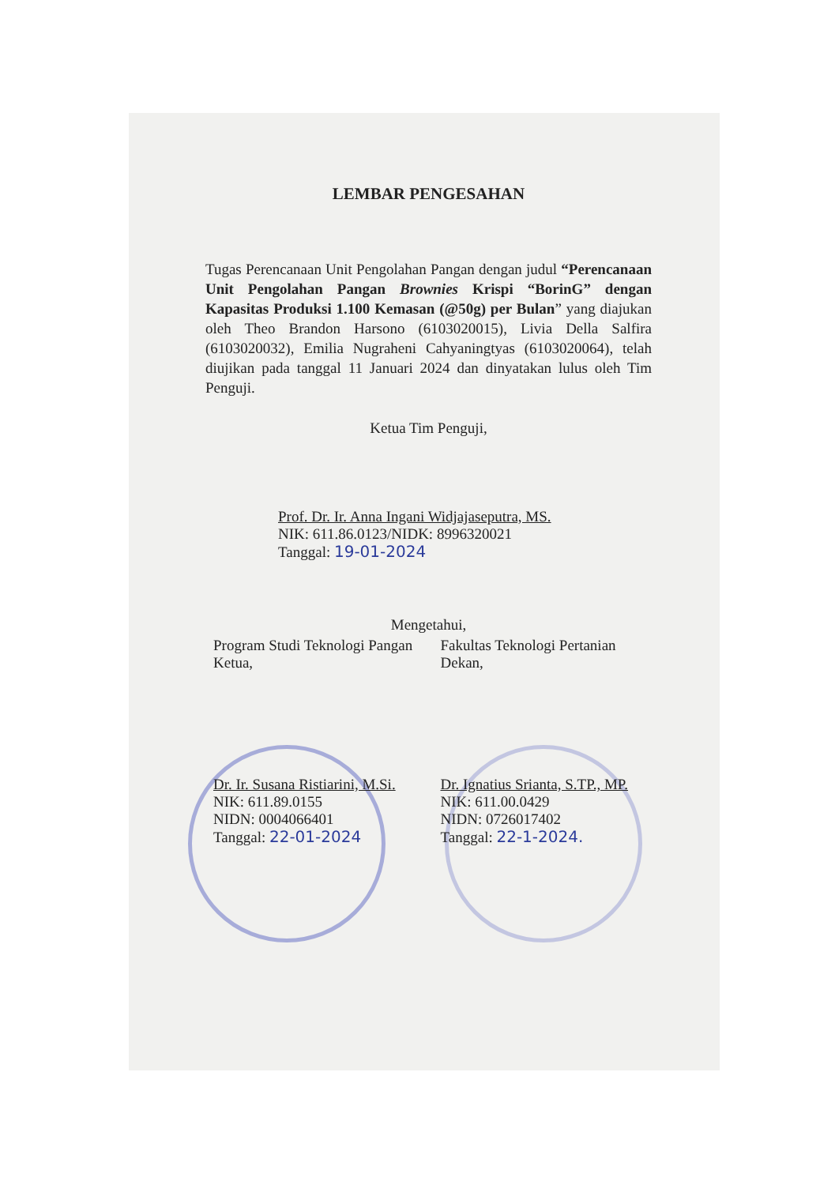LEMBAR PENGESAHAN
Tugas Perencanaan Unit Pengolahan Pangan dengan judul “Perencanaan Unit Pengolahan Pangan Brownies Krispi “BorinG” dengan Kapasitas Produksi 1.100 Kemasan (@50g) per Bulan” yang diajukan oleh Theo Brandon Harsono (6103020015), Livia Della Salfira (6103020032), Emilia Nugraheni Cahyaningtyas (6103020064), telah diujikan pada tanggal 11 Januari 2024 dan dinyatakan lulus oleh Tim Penguji.
Ketua Tim Penguji,
Prof. Dr. Ir. Anna Ingani Widjajaseputra, MS.
NIK: 611.86.0123/NIDK: 8996320021
Tanggal: 19-01-2024
Mengetahui,
Program Studi Teknologi Pangan
Ketua,
Dr. Ir. Susana Ristiarini, M.Si.
NIK: 611.89.0155
NIDN: 0004066401
Tanggal: 22-01-2024
Fakultas Teknologi Pertanian
Dekan,
Dr. Ignatius Srianta, S.TP., MP.
NIK: 611.00.0429
NIDN: 0726017402
Tanggal: 22-1-2024.